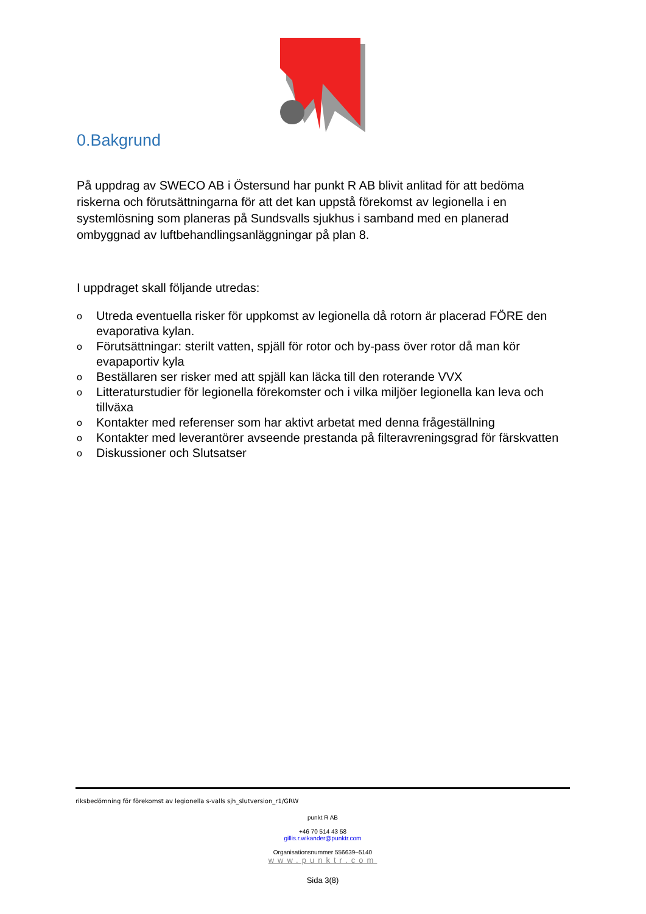0.Bakgrund
På uppdrag av SWECO AB i Östersund har punkt R AB blivit anlitad för att bedöma riskerna och förutsättningarna för att det kan uppstå förekomst av legionella i en systemlösning som planeras på Sundsvalls sjukhus i samband med en planerad ombyggnad av luftbehandlingsanläggningar på plan 8.
I uppdraget skall följande utredas:
o Utreda eventuella risker för uppkomst av legionella då rotorn är placerad FÖRE den evaporativa kylan.
o Förutsättningar: sterilt vatten, spjäll för rotor och by-pass över rotor då man kör evapaportiv kyla
o Beställaren ser risker med att spjäll kan läcka till den roterande VVX
o Litteraturstudier för legionella förekomster och i vilka miljöer legionella kan leva och tillväxa
o Kontakter med referenser som har aktivt arbetat med denna frågeställning
o Kontakter med leverantörer avseende prestanda på filteravreningsgrad för färskvatten
o Diskussioner och Slutsatser
riksbedömning för förekomst av legionella s-valls sjh_slutversion_r1/GRW
punkt R AB
+46 70 514 43 58
gillis.r.wikander@punktr.com
Organisationsnummer 556639–5140
www.punktr.com
Sida 3(8)